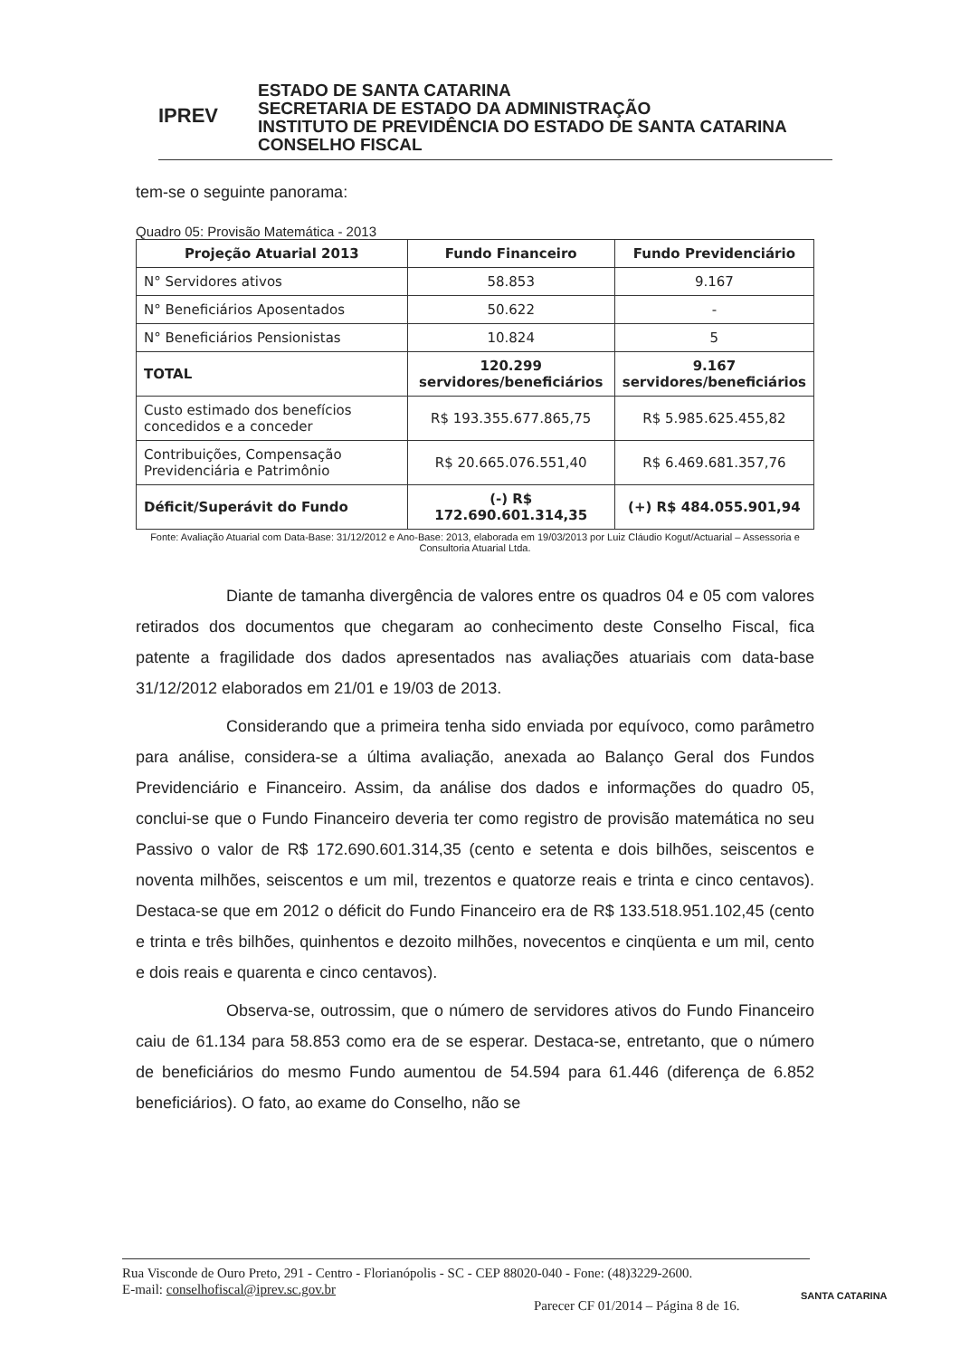IPREV
ESTADO DE SANTA CATARINA
SECRETARIA DE ESTADO DA ADMINISTRAÇÃO
INSTITUTO DE PREVIDÊNCIA DO ESTADO DE SANTA CATARINA
CONSELHO FISCAL
tem-se o seguinte panorama:
Quadro 05: Provisão Matemática - 2013
| Projeção Atuarial 2013 | Fundo Financeiro | Fundo Previdenciário |
| --- | --- | --- |
| N° Servidores ativos | 58.853 | 9.167 |
| N° Beneficiários Aposentados | 50.622 | - |
| N° Beneficiários Pensionistas | 10.824 | 5 |
| TOTAL | 120.299 servidores/beneficiários | 9.167 servidores/beneficiários |
| Custo estimado dos benefícios concedidos e a conceder | R$ 193.355.677.865,75 | R$ 5.985.625.455,82 |
| Contribuições, Compensação Previdenciária e Patrimônio | R$ 20.665.076.551,40 | R$ 6.469.681.357,76 |
| Déficit/Superávit do Fundo | (-) R$ 172.690.601.314,35 | (+) R$ 484.055.901,94 |
Fonte: Avaliação Atuarial com Data-Base: 31/12/2012 e Ano-Base: 2013, elaborada em 19/03/2013 por Luiz Cláudio Kogut/Actuarial – Assessoria e Consultoria Atuarial Ltda.
Diante de tamanha divergência de valores entre os quadros 04 e 05 com valores retirados dos documentos que chegaram ao conhecimento deste Conselho Fiscal, fica patente a fragilidade dos dados apresentados nas avaliações atuariais com data-base 31/12/2012 elaborados em 21/01 e 19/03 de 2013.
Considerando que a primeira tenha sido enviada por equívoco, como parâmetro para análise, considera-se a última avaliação, anexada ao Balanço Geral dos Fundos Previdenciário e Financeiro. Assim, da análise dos dados e informações do quadro 05, conclui-se que o Fundo Financeiro deveria ter como registro de provisão matemática no seu Passivo o valor de R$ 172.690.601.314,35 (cento e setenta e dois bilhões, seiscentos e noventa milhões, seiscentos e um mil, trezentos e quatorze reais e trinta e cinco centavos). Destaca-se que em 2012 o déficit do Fundo Financeiro era de R$ 133.518.951.102,45 (cento e trinta e três bilhões, quinhentos e dezoito milhões, novecentos e cinqüenta e um mil, cento e dois reais e quarenta e cinco centavos).
Observa-se, outrossim, que o número de servidores ativos do Fundo Financeiro caiu de 61.134 para 58.853 como era de se esperar. Destaca-se, entretanto, que o número de beneficiários do mesmo Fundo aumentou de 54.594 para 61.446 (diferença de 6.852 beneficiários). O fato, ao exame do Conselho, não se
Rua Visconde de Ouro Preto, 291 - Centro - Florianópolis - SC - CEP 88020-040 - Fone: (48)3229-2600.
E-mail: conselhofiscal@iprev.sc.gov.br
Parecer CF 01/2014 – Página 8 de 16.
SANTA CATARINA